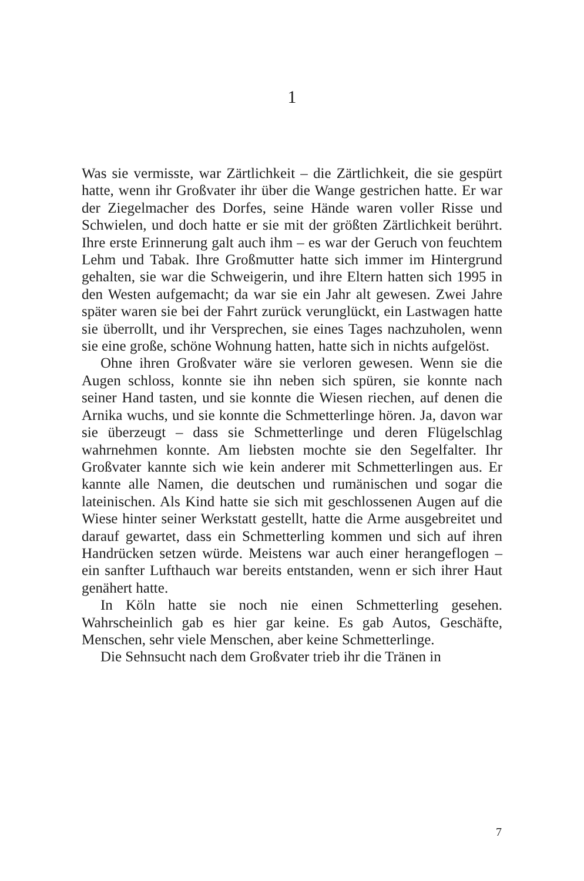1
Was sie vermisste, war Zärtlichkeit – die Zärtlichkeit, die sie gespürt hatte, wenn ihr Großvater ihr über die Wange gestrichen hatte. Er war der Ziegelmacher des Dorfes, seine Hände waren voller Risse und Schwielen, und doch hatte er sie mit der größten Zärtlichkeit berührt. Ihre erste Erinnerung galt auch ihm – es war der Geruch von feuchtem Lehm und Tabak. Ihre Großmutter hatte sich immer im Hintergrund gehalten, sie war die Schweigerin, und ihre Eltern hatten sich 1995 in den Westen aufgemacht; da war sie ein Jahr alt gewesen. Zwei Jahre später waren sie bei der Fahrt zurück verunglückt, ein Lastwagen hatte sie überrollt, und ihr Versprechen, sie eines Tages nachzuholen, wenn sie eine große, schöne Wohnung hatten, hatte sich in nichts aufgelöst.
Ohne ihren Großvater wäre sie verloren gewesen. Wenn sie die Augen schloss, konnte sie ihn neben sich spüren, sie konnte nach seiner Hand tasten, und sie konnte die Wiesen riechen, auf denen die Arnika wuchs, und sie konnte die Schmetterlinge hören. Ja, davon war sie überzeugt – dass sie Schmetterlinge und deren Flügelschlag wahrnehmen konnte. Am liebsten mochte sie den Segelfalter. Ihr Großvater kannte sich wie kein anderer mit Schmetterlingen aus. Er kannte alle Namen, die deutschen und rumänischen und sogar die lateinischen. Als Kind hatte sie sich mit geschlossenen Augen auf die Wiese hinter seiner Werkstatt gestellt, hatte die Arme ausgebreitet und darauf gewartet, dass ein Schmetterling kommen und sich auf ihren Handrücken setzen würde. Meistens war auch einer herangeflogen – ein sanfter Lufthauch war bereits entstanden, wenn er sich ihrer Haut genähert hatte.
In Köln hatte sie noch nie einen Schmetterling gesehen. Wahrscheinlich gab es hier gar keine. Es gab Autos, Geschäfte, Menschen, sehr viele Menschen, aber keine Schmetterlinge.
Die Sehnsucht nach dem Großvater trieb ihr die Tränen in
7